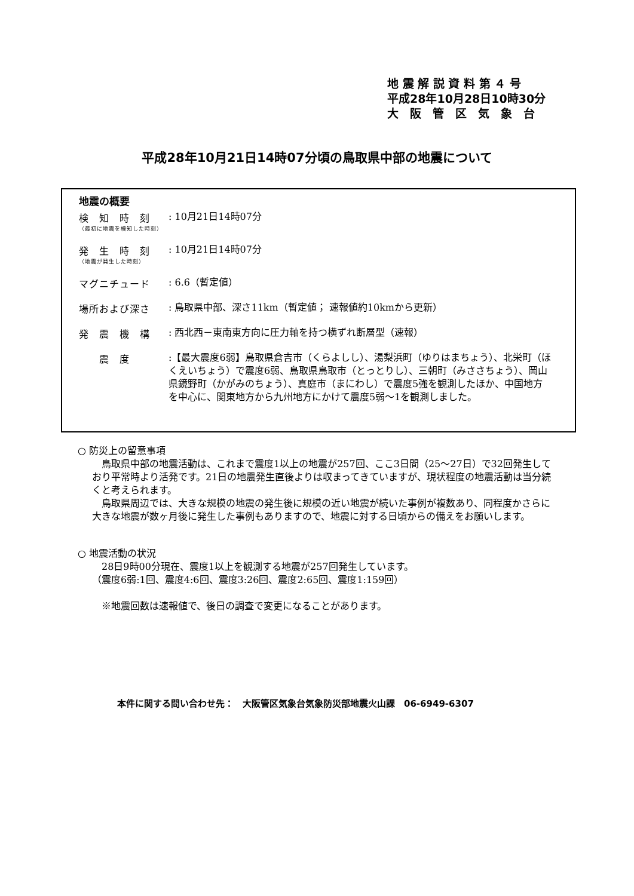地 震 解 説 資 料 第 ４ 号
平成28年10月28日10時30分
大　阪　管　区　気　象　台
平成28年10月21日14時07分頃の鳥取県中部の地震について
地震の概要
検　知　時　刻
（最初に地震を検知した時刻）
: 10月21日14時07分
発　生　時　刻
（地震が発生した時刻）
: 10月21日14時07分
マグニチュード
: 6.6（暫定値）
場所および深さ
: 鳥取県中部、深さ11km（暫定値； 速報値約10kmから更新）
発　震　機　構
: 西北西－東南東方向に圧力軸を持つ横ずれ断層型（速報）
　　震　度
:【最大震度6弱】鳥取県倉吉市（くらよしし）、湯梨浜町（ゆりはまちょう）、北栄町（ほくえいちょう）で震度6弱、鳥取県鳥取市（とっとりし）、三朝町（みささちょう）、岡山県鏡野町（かがみのちょう）、真庭市（まにわし）で震度5強を観測したほか、中国地方を中心に、関東地方から九州地方にかけて震度5弱～1を観測しました。
○ 防災上の留意事項
　鳥取県中部の地震活動は、これまで震度1以上の地震が257回、ここ3日間（25～27日）で32回発生しており平常時より活発です。21日の地震発生直後よりは収まってきていますが、現状程度の地震活動は当分続くと考えられます。
　鳥取県周辺では、大きな規模の地震の発生後に規模の近い地震が続いた事例が複数あり、同程度かさらに大きな地震が数ヶ月後に発生した事例もありますので、地震に対する日頃からの備えをお願いします。
○ 地震活動の状況
　28日9時00分現在、震度1以上を観測する地震が257回発生しています。
（震度6弱:1回、震度4:6回、震度3:26回、震度2:65回、震度1:159回）
　※地震回数は速報値で、後日の調査で変更になることがあります。
本件に関する問い合わせ先：　大阪管区気象台気象防災部地震火山課　06-6949-6307